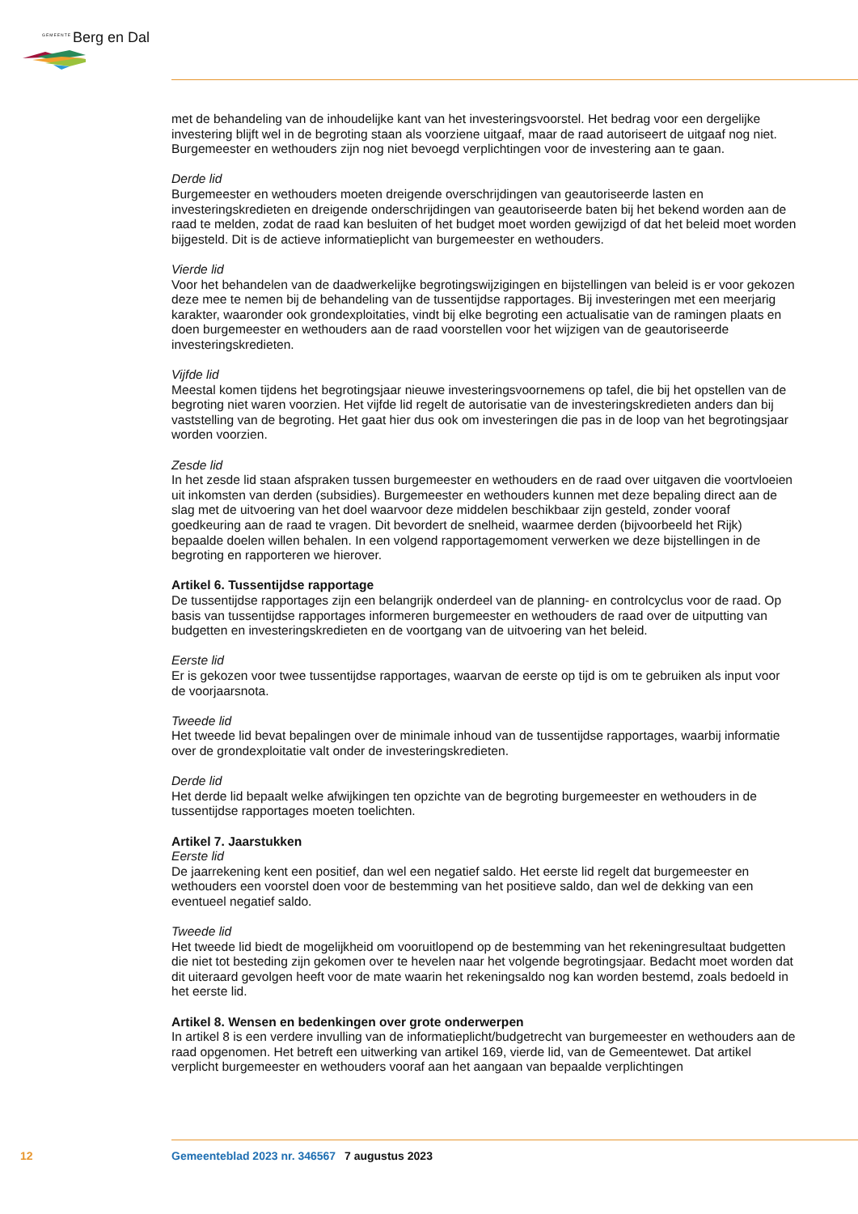GEMEENTE Berg en Dal
met de behandeling van de inhoudelijke kant van het investeringsvoorstel. Het bedrag voor een dergelijke investering blijft wel in de begroting staan als voorziene uitgaaf, maar de raad autoriseert de uitgaaf nog niet. Burgemeester en wethouders zijn nog niet bevoegd verplichtingen voor de investering aan te gaan.
Derde lid
Burgemeester en wethouders moeten dreigende overschrijdingen van geautoriseerde lasten en investeringskredieten en dreigende onderschrijdingen van geautoriseerde baten bij het bekend worden aan de raad te melden, zodat de raad kan besluiten of het budget moet worden gewijzigd of dat het beleid moet worden bijgesteld. Dit is de actieve informatieplicht van burgemeester en wethouders.
Vierde lid
Voor het behandelen van de daadwerkelijke begrotingswijzigingen en bijstellingen van beleid is er voor gekozen deze mee te nemen bij de behandeling van de tussentijdse rapportages. Bij investeringen met een meerjarig karakter, waaronder ook grondexploitaties, vindt bij elke begroting een actualisatie van de ramingen plaats en doen burgemeester en wethouders aan de raad voorstellen voor het wijzigen van de geautoriseerde investeringskredieten.
Vijfde lid
Meestal komen tijdens het begrotingsjaar nieuwe investeringsvoornemens op tafel, die bij het opstellen van de begroting niet waren voorzien. Het vijfde lid regelt de autorisatie van de investeringskredieten anders dan bij vaststelling van de begroting. Het gaat hier dus ook om investeringen die pas in de loop van het begrotingsjaar worden voorzien.
Zesde lid
In het zesde lid staan afspraken tussen burgemeester en wethouders en de raad over uitgaven die voortvloeien uit inkomsten van derden (subsidies). Burgemeester en wethouders kunnen met deze bepaling direct aan de slag met de uitvoering van het doel waarvoor deze middelen beschikbaar zijn gesteld, zonder vooraf goedkeuring aan de raad te vragen. Dit bevordert de snelheid, waarmee derden (bijvoorbeeld het Rijk) bepaalde doelen willen behalen. In een volgend rapportagemoment verwerken we deze bijstellingen in de begroting en rapporteren we hierover.
Artikel 6. Tussentijdse rapportage
De tussentijdse rapportages zijn een belangrijk onderdeel van de planning- en controlcyclus voor de raad. Op basis van tussentijdse rapportages informeren burgemeester en wethouders de raad over de uitputting van budgetten en investeringskredieten en de voortgang van de uitvoering van het beleid.
Eerste lid
Er is gekozen voor twee tussentijdse rapportages, waarvan de eerste op tijd is om te gebruiken als input voor de voorjaarsnota.
Tweede lid
Het tweede lid bevat bepalingen over de minimale inhoud van de tussentijdse rapportages, waarbij informatie over de grondexploitatie valt onder de investeringskredieten.
Derde lid
Het derde lid bepaalt welke afwijkingen ten opzichte van de begroting burgemeester en wethouders in de tussentijdse rapportages moeten toelichten.
Artikel 7. Jaarstukken
Eerste lid
De jaarrekening kent een positief, dan wel een negatief saldo. Het eerste lid regelt dat burgemeester en wethouders een voorstel doen voor de bestemming van het positieve saldo, dan wel de dekking van een eventueel negatief saldo.
Tweede lid
Het tweede lid biedt de mogelijkheid om vooruitlopend op de bestemming van het rekeningresultaat budgetten die niet tot besteding zijn gekomen over te hevelen naar het volgende begrotingsjaar. Bedacht moet worden dat dit uiteraard gevolgen heeft voor de mate waarin het rekeningsaldo nog kan worden bestemd, zoals bedoeld in het eerste lid.
Artikel 8. Wensen en bedenkingen over grote onderwerpen
In artikel 8 is een verdere invulling van de informatieplicht/budgetrecht van burgemeester en wethouders aan de raad opgenomen. Het betreft een uitwerking van artikel 169, vierde lid, van de Gemeentewet. Dat artikel verplicht burgemeester en wethouders vooraf aan het aangaan van bepaalde verplichtingen
12 Gemeenteblad 2023 nr. 346567 7 augustus 2023